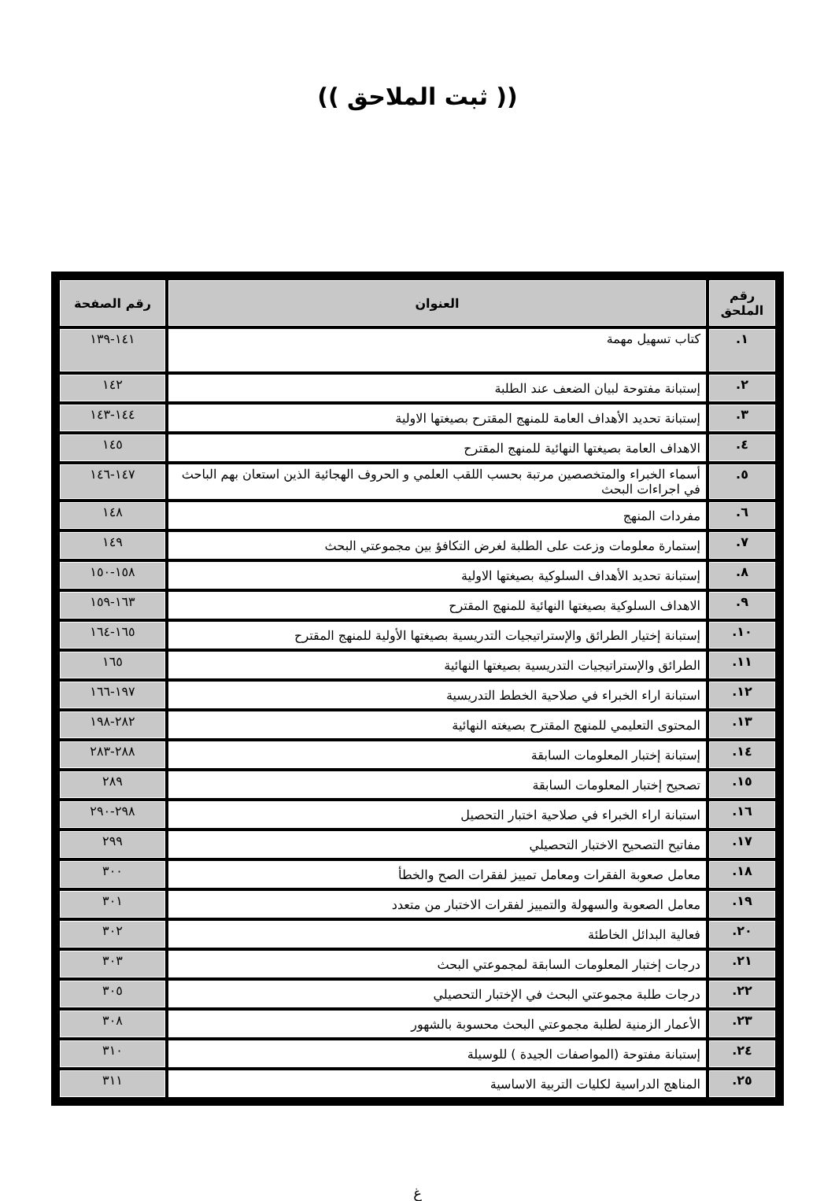(( ثبت الملاحق ))
| رقم الملحق | العنوان | رقم الصفحة |
| --- | --- | --- |
| ١. | كتاب تسهيل مهمة | ١٤١-١٣٩ |
| ٢. | إستبانة مفتوحة لبيان الضعف عند الطلبة | ١٤٢ |
| ٣. | إستبانة تحديد الأهداف العامة للمنهج المقترح بصيغتها الاولية | ١٤٤-١٤٣ |
| ٤. | الاهداف العامة بصيغتها النهائية للمنهج المقترح | ١٤٥ |
| ٥. | أسماء الخبراء والمتخصصين مرتبة بحسب اللقب العلمي و الحروف الهجائية الذين استعان بهم الباحث في اجراءات البحث | ١٤٧-١٤٦ |
| ٦. | مفردات المنهج | ١٤٨ |
| ٧. | إستمارة معلومات وزعت على الطلبة لغرض التكافؤ بين مجموعتي البحث | ١٤٩ |
| ٨. | إستبانة تحديد الأهداف السلوكية بصيغتها الاولية | ١٥٨-١٥٠ |
| ٩. | الاهداف السلوكية بصيغتها النهائية للمنهج المقترح | ١٦٣-١٥٩ |
| ١٠. | إستبانة إختيار الطرائق والإستراتيجيات التدريسية بصيغتها الأولية للمنهج المقترح | ١٦٥-١٦٤ |
| ١١. | الطرائق والإستراتيجيات التدريسية بصيغتها النهائية | ١٦٥ |
| ١٢. | استبانة اراء الخبراء في صلاحية الخطط التدريسية | ١٩٧-١٦٦ |
| ١٣. | المحتوى التعليمي للمنهج المقترح بصيغته النهائية | ٢٨٢-١٩٨ |
| ١٤. | إستبانة إختبار المعلومات السابقة | ٢٨٨-٢٨٣ |
| ١٥. | تصحيح إختبار المعلومات السابقة | ٢٨٩ |
| ١٦. | استبانة اراء الخبراء في صلاحية اختبار التحصيل | ٢٩٨-٢٩٠ |
| ١٧. | مفاتيح التصحيح الاختبار التحصيلي | ٢٩٩ |
| ١٨. | معامل صعوبة الفقرات ومعامل تمييز لفقرات الصح والخطأ | ٣٠٠ |
| ١٩. | معامل الصعوبة والسهولة والتمييز لفقرات الاختبار من متعدد | ٣٠١ |
| ٢٠. | فعالية البدائل الخاطئة | ٣٠٢ |
| ٢١. | درجات إختبار المعلومات السابقة لمجموعتي البحث | ٣٠٣ |
| ٢٢. | درجات طلبة مجموعتي البحث في الإختبار التحصيلي | ٣٠٥ |
| ٢٣. | الأعمار الزمنية لطلبة مجموعتي البحث محسوبة بالشهور | ٣٠٨ |
| ٢٤. | إستبانة مفتوحة (المواصفات الجيدة ) للوسيلة | ٣١٠ |
| ٢٥. | المناهج الدراسية لكليات التربية الاساسية | ٣١١ |
غ